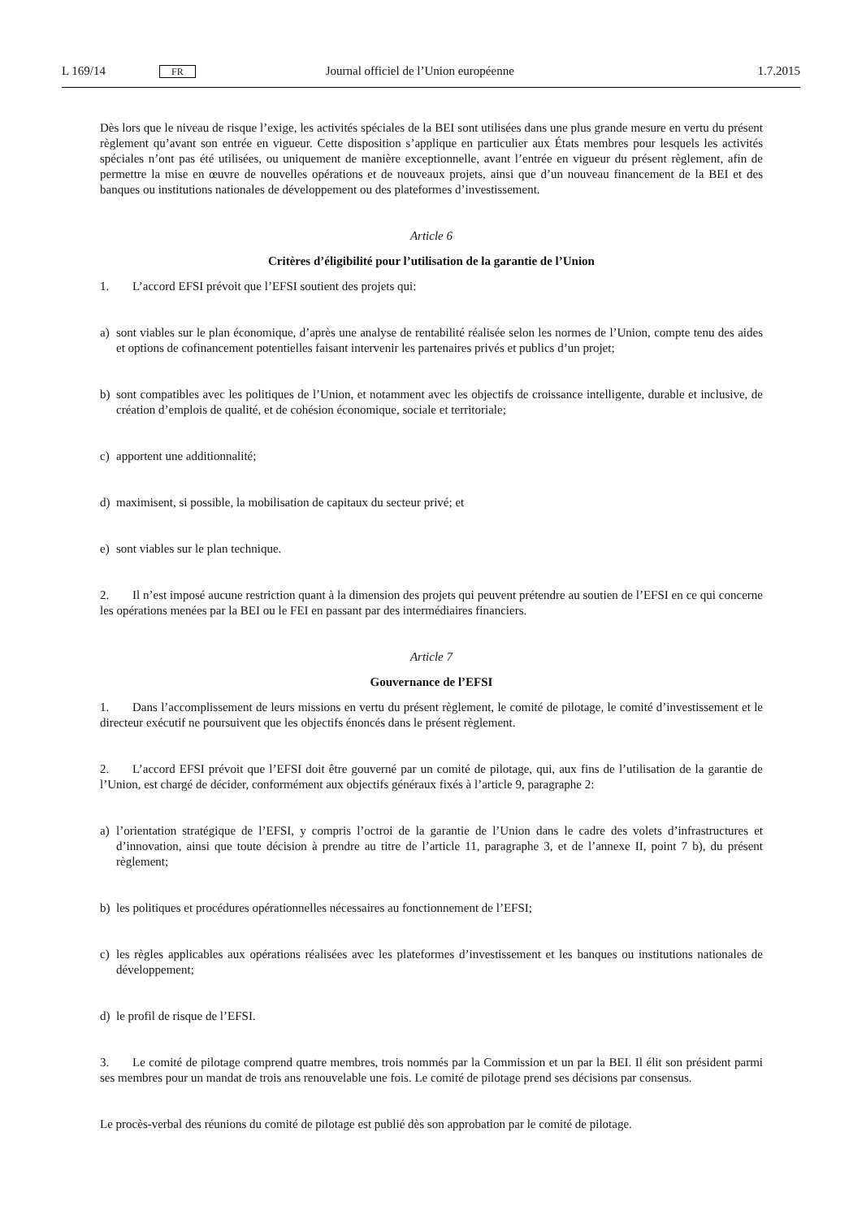L 169/14 FR Journal officiel de l’Union européenne 1.7.2015
Dès lors que le niveau de risque l’exige, les activités spéciales de la BEI sont utilisées dans une plus grande mesure en vertu du présent règlement qu’avant son entrée en vigueur. Cette disposition s’applique en particulier aux États membres pour lesquels les activités spéciales n’ont pas été utilisées, ou uniquement de manière exceptionnelle, avant l’entrée en vigueur du présent règlement, afin de permettre la mise en œuvre de nouvelles opérations et de nouveaux projets, ainsi que d’un nouveau financement de la BEI et des banques ou institutions nationales de développement ou des plateformes d’investissement.
Article 6
Critères d’éligibilité pour l’utilisation de la garantie de l’Union
1. L’accord EFSI prévoit que l’EFSI soutient des projets qui:
a) sont viables sur le plan économique, d’après une analyse de rentabilité réalisée selon les normes de l’Union, compte tenu des aides et options de cofinancement potentielles faisant intervenir les partenaires privés et publics d’un projet;
b) sont compatibles avec les politiques de l’Union, et notamment avec les objectifs de croissance intelligente, durable et inclusive, de création d’emplois de qualité, et de cohésion économique, sociale et territoriale;
c) apportent une additionnalité;
d) maximisent, si possible, la mobilisation de capitaux du secteur privé; et
e) sont viables sur le plan technique.
2. Il n’est imposé aucune restriction quant à la dimension des projets qui peuvent prétendre au soutien de l’EFSI en ce qui concerne les opérations menées par la BEI ou le FEI en passant par des intermédiaires financiers.
Article 7
Gouvernance de l’EFSI
1. Dans l’accomplissement de leurs missions en vertu du présent règlement, le comité de pilotage, le comité d’investissement et le directeur exécutif ne poursuivent que les objectifs énoncés dans le présent règlement.
2. L’accord EFSI prévoit que l’EFSI doit être gouverné par un comité de pilotage, qui, aux fins de l’utilisation de la garantie de l’Union, est chargé de décider, conformément aux objectifs généraux fixés à l’article 9, paragraphe 2:
a) l’orientation stratégique de l’EFSI, y compris l’octroi de la garantie de l’Union dans le cadre des volets d’infrastructures et d’innovation, ainsi que toute décision à prendre au titre de l’article 11, paragraphe 3, et de l’annexe II, point 7 b), du présent règlement;
b) les politiques et procédures opérationnelles nécessaires au fonctionnement de l’EFSI;
c) les règles applicables aux opérations réalisées avec les plateformes d’investissement et les banques ou institutions nationales de développement;
d) le profil de risque de l’EFSI.
3. Le comité de pilotage comprend quatre membres, trois nommés par la Commission et un par la BEI. Il élit son président parmi ses membres pour un mandat de trois ans renouvelable une fois. Le comité de pilotage prend ses décisions par consensus.
Le procès-verbal des réunions du comité de pilotage est publié dès son approbation par le comité de pilotage.